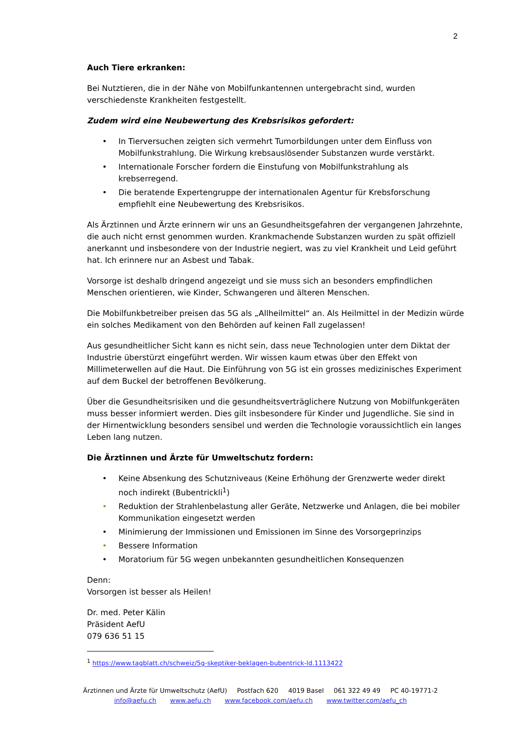2
Auch Tiere erkranken:
Bei Nutztieren, die in der Nähe von Mobilfunkantennen untergebracht sind, wurden verschiedenste Krankheiten festgestellt.
Zudem wird eine Neubewertung des Krebsrisikos gefordert:
• In Tierversuchen zeigten sich vermehrt Tumorbildungen unter dem Einfluss von Mobilfunkstrahlung. Die Wirkung krebsauslösender Substanzen wurde verstärkt.
• Internationale Forscher fordern die Einstufung von Mobilfunkstrahlung als krebserregend.
• Die beratende Expertengruppe der internationalen Agentur für Krebsforschung empfiehlt eine Neubewertung des Krebsrisikos.
Als Ärztinnen und Ärzte erinnern wir uns an Gesundheitsgefahren der vergangenen Jahrzehnte, die auch nicht ernst genommen wurden. Krankmachende Substanzen wurden zu spät offiziell anerkannt und insbesondere von der Industrie negiert, was zu viel Krankheit und Leid geführt hat. Ich erinnere nur an Asbest und Tabak.
Vorsorge ist deshalb dringend angezeigt und sie muss sich an besonders empfindlichen Menschen orientieren, wie Kinder, Schwangeren und älteren Menschen.
Die Mobilfunkbetreiber preisen das 5G als „Allheilmittel“ an. Als Heilmittel in der Medizin würde ein solches Medikament von den Behörden auf keinen Fall zugelassen!
Aus gesundheitlicher Sicht kann es nicht sein, dass neue Technologien unter dem Diktat der Industrie überstürzt eingeführt werden. Wir wissen kaum etwas über den Effekt von Millimeterwellen auf die Haut. Die Einführung von 5G ist ein grosses medizinisches Experiment auf dem Buckel der betroffenen Bevölkerung.
Über die Gesundheitsrisiken und die gesundheitsverträglichere Nutzung von Mobilfunkgeräten muss besser informiert werden. Dies gilt insbesondere für Kinder und Jugendliche. Sie sind in der Hirnentwicklung besonders sensibel und werden die Technologie voraussichtlich ein langes Leben lang nutzen.
Die Ärztinnen und Ärzte für Umweltschutz fordern:
• Keine Absenkung des Schutzniveaus (Keine Erhöhung der Grenzwerte weder direkt noch indirekt (Bubentrickli<sup>1</sup>)
• Reduktion der Strahlenbelastung aller Geräte, Netzwerke und Anlagen, die bei mobiler Kommunikation eingesetzt werden
• Minimierung der Immissionen und Emissionen im Sinne des Vorsorgeprinzips
• Bessere Information
• Moratorium für 5G wegen unbekannten gesundheitlichen Konsequenzen
Denn:
Vorsorgen ist besser als Heilen!
Dr. med. Peter Kälin
Präsident AefU
079 636 51 15
<sup>1</sup> https://www.tagblatt.ch/schweiz/5g-skeptiker-beklagen-bubentrick-ld.1113422
Ärztinnen und Ärzte für Umweltschutz (AefU) Postfach 620 4019 Basel 061 322 49 49 PC 40-19771-2
info@aefu.ch www.aefu.ch www.facebook.com/aefu.ch www.twitter.com/aefu_ch